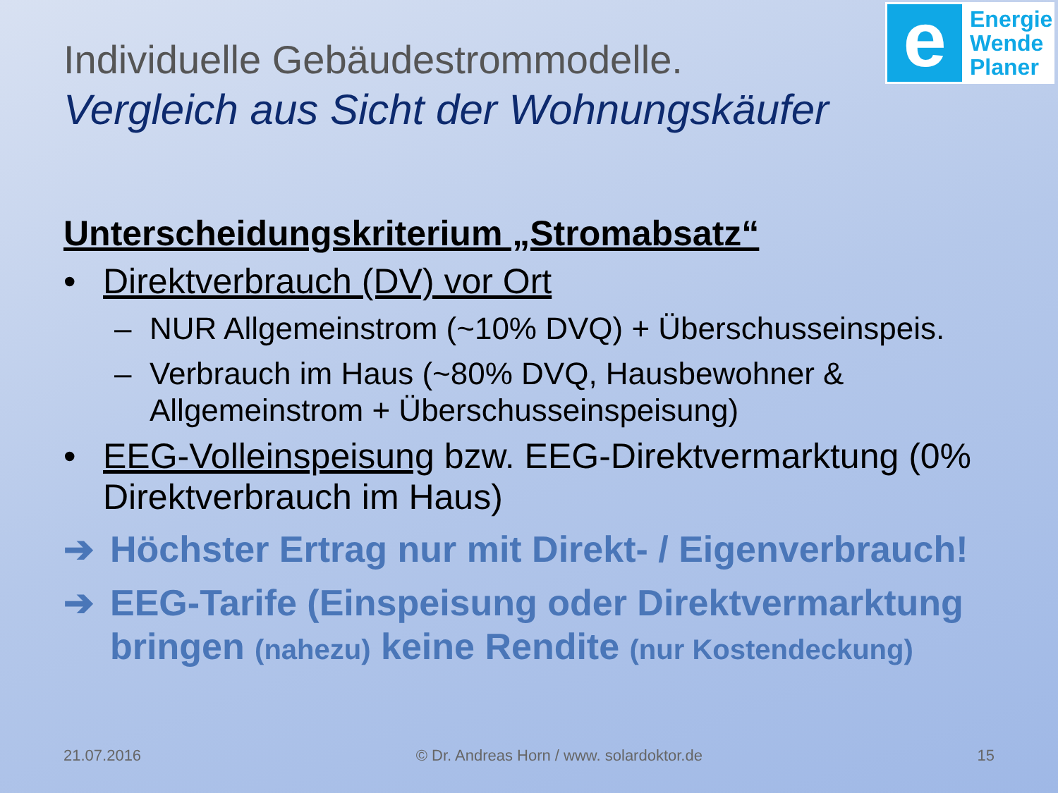e
Energie
Wende
Planer
Individuelle Gebäudestrommodelle.
Vergleich aus Sicht der Wohnungskäufer
Unterscheidungskriterium „Stromabsatz“
• Direktverbrauch (DV) vor Ort
– NUR Allgemeinstrom (~10% DVQ) + Überschusseinspeis.
– Verbrauch im Haus (~80% DVQ, Hausbewohner & Allgemeinstrom + Überschusseinspeisung)
• EEG-Volleinspeisung bzw. EEG-Direktvermarktung (0% Direktverbrauch im Haus)
➔ Höchster Ertrag nur mit Direkt- / Eigenverbrauch!
➔ EEG-Tarife (Einspeisung oder Direktvermarktung bringen (nahezu) keine Rendite (nur Kostendeckung)
21.07.2016 © Dr. Andreas Horn / www. solardoktor.de 15